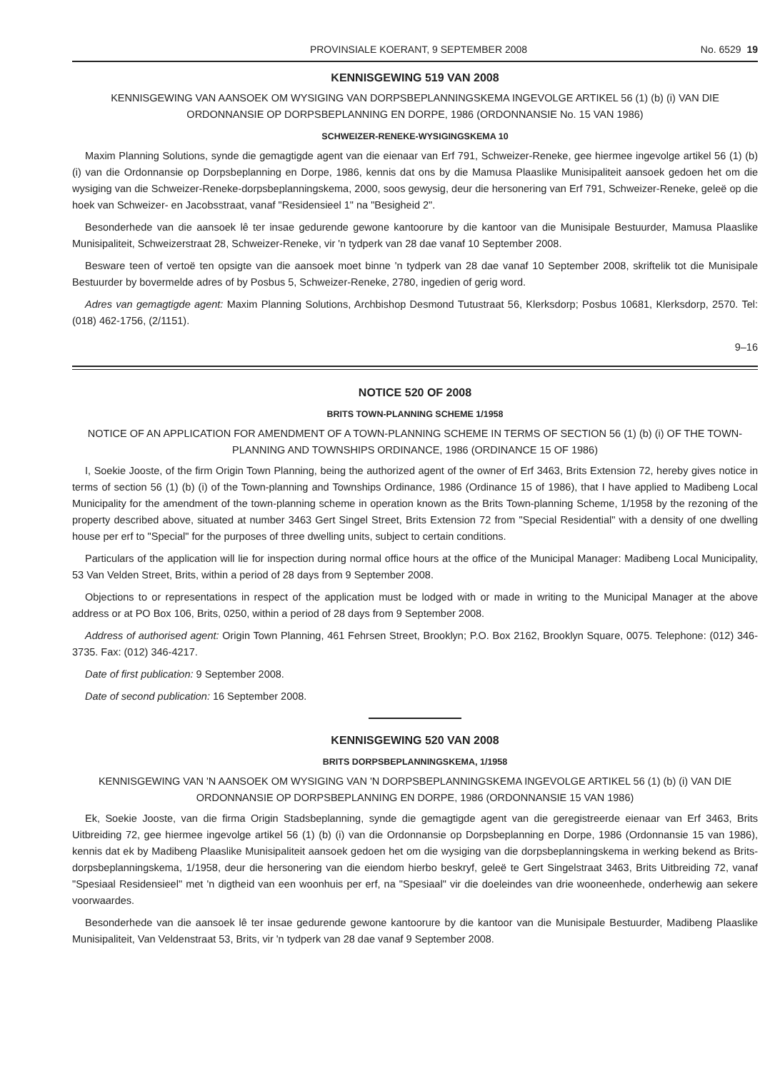PROVINSIALE KOERANT, 9 SEPTEMBER 2008 No. 6529 19
KENNISGEWING 519 VAN 2008
KENNISGEWING VAN AANSOEK OM WYSIGING VAN DORPSBEPLANNINGSKEMA INGEVOLGE ARTIKEL 56 (1) (b) (i) VAN DIE ORDONNANSIE OP DORPSBEPLANNING EN DORPE, 1986 (ORDONNANSIE No. 15 VAN 1986)
SCHWEIZER-RENEKE-WYSIGINGSKEMA 10
Maxim Planning Solutions, synde die gemagtigde agent van die eienaar van Erf 791, Schweizer-Reneke, gee hiermee ingevolge artikel 56 (1) (b) (i) van die Ordonnansie op Dorpsbeplanning en Dorpe, 1986, kennis dat ons by die Mamusa Plaaslike Munisipaliteit aansoek gedoen het om die wysiging van die Schweizer-Reneke-dorpsbeplanningskema, 2000, soos gewysig, deur die hersonering van Erf 791, Schweizer-Reneke, geleë op die hoek van Schweizer- en Jacobsstraat, vanaf "Residensieel 1" na "Besigheid 2".
Besonderhede van die aansoek lê ter insae gedurende gewone kantoorure by die kantoor van die Munisipale Bestuurder, Mamusa Plaaslike Munisipaliteit, Schweizerstraat 28, Schweizer-Reneke, vir 'n tydperk van 28 dae vanaf 10 September 2008.
Besware teen of vertoë ten opsigte van die aansoek moet binne 'n tydperk van 28 dae vanaf 10 September 2008, skriftelik tot die Munisipale Bestuurder by bovermelde adres of by Posbus 5, Schweizer-Reneke, 2780, ingedien of gerig word.
Adres van gemagtigde agent: Maxim Planning Solutions, Archbishop Desmond Tutustraat 56, Klerksdorp; Posbus 10681, Klerksdorp, 2570. Tel: (018) 462-1756, (2/1151).
9–16
NOTICE 520 OF 2008
BRITS TOWN-PLANNING SCHEME 1/1958
NOTICE OF AN APPLICATION FOR AMENDMENT OF A TOWN-PLANNING SCHEME IN TERMS OF SECTION 56 (1) (b) (i) OF THE TOWN-PLANNING AND TOWNSHIPS ORDINANCE, 1986 (ORDINANCE 15 OF 1986)
I, Soekie Jooste, of the firm Origin Town Planning, being the authorized agent of the owner of Erf 3463, Brits Extension 72, hereby gives notice in terms of section 56 (1) (b) (i) of the Town-planning and Townships Ordinance, 1986 (Ordinance 15 of 1986), that I have applied to Madibeng Local Municipality for the amendment of the town-planning scheme in operation known as the Brits Town-planning Scheme, 1/1958 by the rezoning of the property described above, situated at number 3463 Gert Singel Street, Brits Extension 72 from "Special Residential" with a density of one dwelling house per erf to "Special" for the purposes of three dwelling units, subject to certain conditions.
Particulars of the application will lie for inspection during normal office hours at the office of the Municipal Manager: Madibeng Local Municipality, 53 Van Velden Street, Brits, within a period of 28 days from 9 September 2008.
Objections to or representations in respect of the application must be lodged with or made in writing to the Municipal Manager at the above address or at PO Box 106, Brits, 0250, within a period of 28 days from 9 September 2008.
Address of authorised agent: Origin Town Planning, 461 Fehrsen Street, Brooklyn; P.O. Box 2162, Brooklyn Square, 0075. Telephone: (012) 346-3735. Fax: (012) 346-4217.
Date of first publication: 9 September 2008.
Date of second publication: 16 September 2008.
KENNISGEWING 520 VAN 2008
BRITS DORPSBEPLANNINGSKEMA, 1/1958
KENNISGEWING VAN 'N AANSOEK OM WYSIGING VAN 'N DORPSBEPLANNINGSKEMA INGEVOLGE ARTIKEL 56 (1) (b) (i) VAN DIE ORDONNANSIE OP DORPSBEPLANNING EN DORPE, 1986 (ORDONNANSIE 15 VAN 1986)
Ek, Soekie Jooste, van die firma Origin Stadsbeplanning, synde die gemagtigde agent van die geregistreerde eienaar van Erf 3463, Brits Uitbreiding 72, gee hiermee ingevolge artikel 56 (1) (b) (i) van die Ordonnansie op Dorpsbeplanning en Dorpe, 1986 (Ordonnansie 15 van 1986), kennis dat ek by Madibeng Plaaslike Munisipaliteit aansoek gedoen het om die wysiging van die dorpsbeplanningskema in werking bekend as Brits-dorpsbeplanningskema, 1/1958, deur die hersonering van die eiendom hierbo beskryf, geleë te Gert Singelstraat 3463, Brits Uitbreiding 72, vanaf "Spesiaal Residensieel" met 'n digtheid van een woonhuis per erf, na "Spesiaal" vir die doeleindes van drie wooneenhede, onderhewig aan sekere voorwaardes.
Besonderhede van die aansoek lê ter insae gedurende gewone kantoorure by die kantoor van die Munisipale Bestuurder, Madibeng Plaaslike Munisipaliteit, Van Veldenstraat 53, Brits, vir 'n tydperk van 28 dae vanaf 9 September 2008.